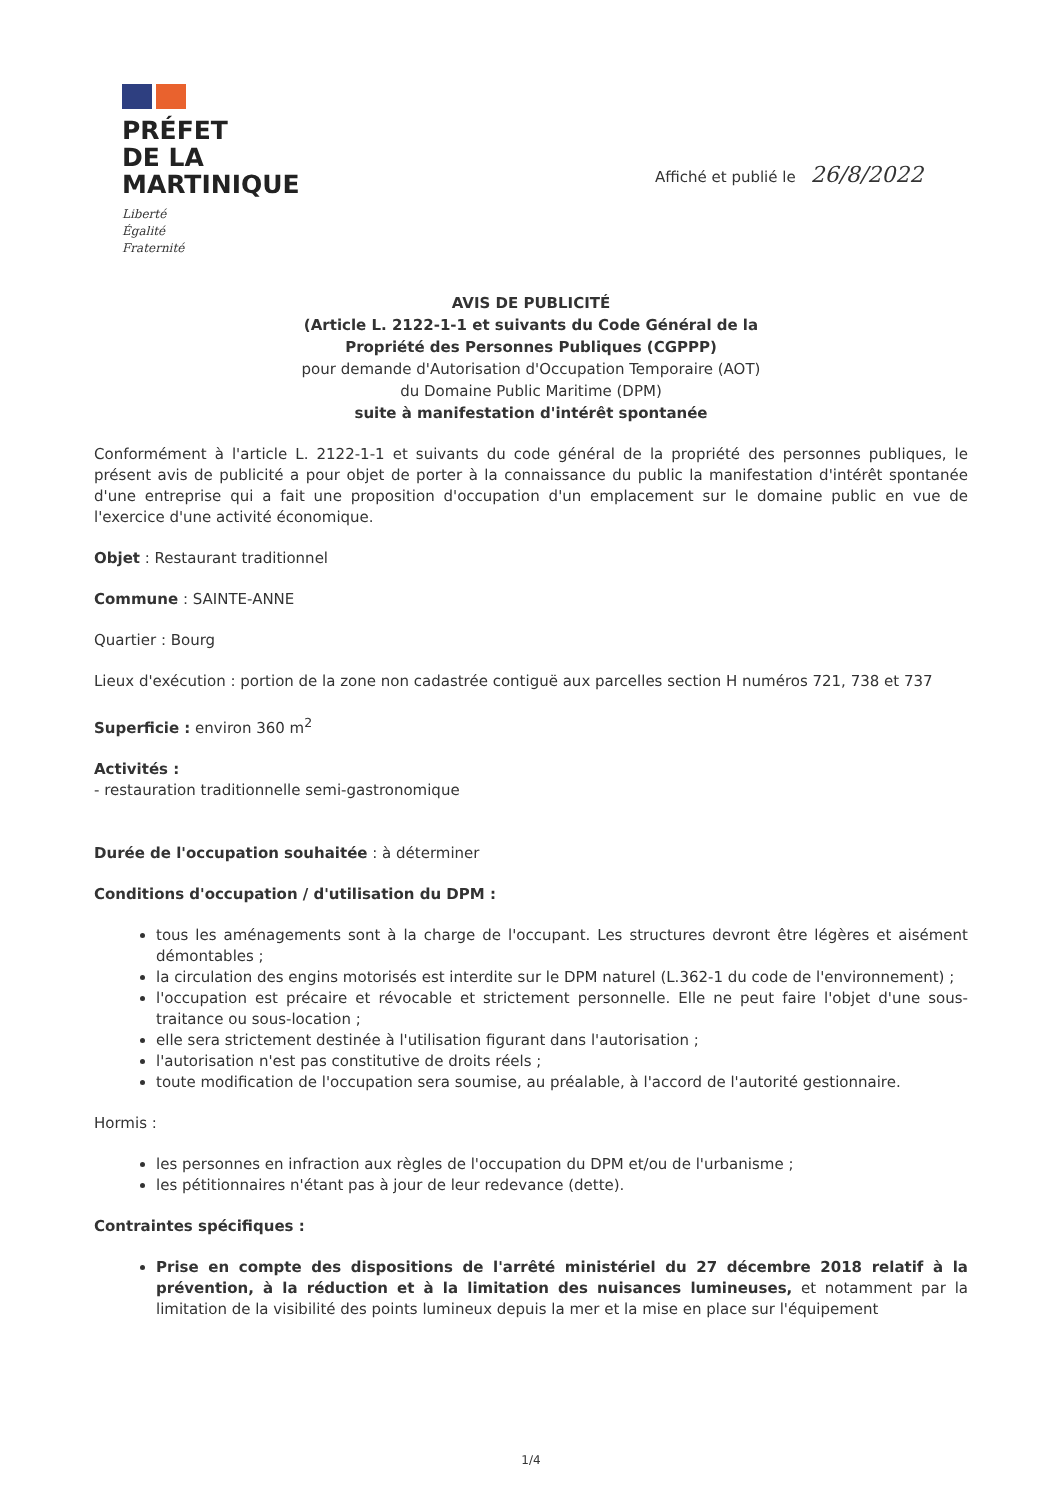PRÉFET
DE LA
MARTINIQUE
Liberté
Égalité
Fraternité
Affiché et publié le 26/8/2022
AVIS DE PUBLICITÉ
(Article L. 2122-1-1 et suivants du Code Général de la
Propriété des Personnes Publiques (CGPPP)
pour demande d'Autorisation d'Occupation Temporaire (AOT)
du Domaine Public Maritime (DPM)
suite à manifestation d'intérêt spontanée
Conformément à l'article L. 2122-1-1 et suivants du code général de la propriété des personnes publiques, le présent avis de publicité a pour objet de porter à la connaissance du public la manifestation d'intérêt spontanée d'une entreprise qui a fait une proposition d'occupation d'un emplacement sur le domaine public en vue de l'exercice d'une activité économique.
Objet : Restaurant traditionnel
Commune : SAINTE-ANNE
Quartier : Bourg
Lieux d'exécution : portion de la zone non cadastrée contiguë aux parcelles section H numéros 721, 738 et 737
Superficie : environ 360 m<sup>2</sup>
Activités :
- restauration traditionnelle semi-gastronomique
Durée de l'occupation souhaitée : à déterminer
Conditions d'occupation / d'utilisation du DPM :
tous les aménagements sont à la charge de l'occupant. Les structures devront être légères et aisément démontables ;
la circulation des engins motorisés est interdite sur le DPM naturel (L.362-1 du code de l'environnement) ;
l'occupation est précaire et révocable et strictement personnelle. Elle ne peut faire l'objet d'une sous-traitance ou sous-location ;
elle sera strictement destinée à l'utilisation figurant dans l'autorisation ;
l'autorisation n'est pas constitutive de droits réels ;
toute modification de l'occupation sera soumise, au préalable, à l'accord de l'autorité gestionnaire.
Hormis :
les personnes en infraction aux règles de l'occupation du DPM et/ou de l'urbanisme ;
les pétitionnaires n'étant pas à jour de leur redevance (dette).
Contraintes spécifiques :
Prise en compte des dispositions de l'arrêté ministériel du 27 décembre 2018 relatif à la prévention, à la réduction et à la limitation des nuisances lumineuses, et notamment par la limitation de la visibilité des points lumineux depuis la mer et la mise en place sur l'équipement
1/4